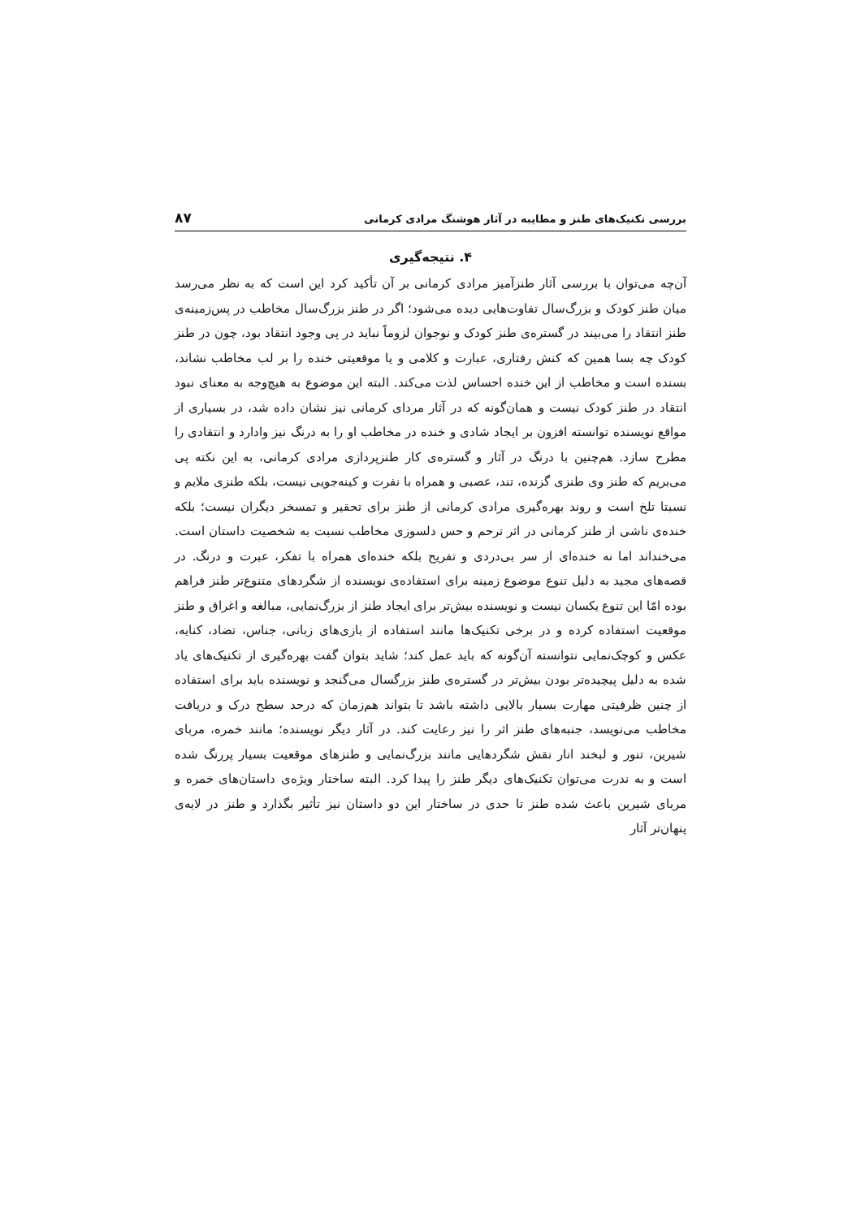بررسی تکنیک‌های طنز و مطایبه در آثار هوشنگ مرادی کرمانی ۸۷
۴. نتیجه‌گیری
آن‌چه می‌توان با بررسی آثار طنزآمیز مرادی کرمانی بر آن تأکید کرد این است که به نظر می‌رسد میان طنز کودک و بزرگ‌سال تفاوت‌هایی دیده می‌شود؛ اگر در طنز بزرگ‌سال مخاطب در پس‌زمینه‌ی طنز انتقاد را می‌بیند در گستره‌ی طنز کودک و نوجوان لزوماً نباید در پی وجود انتقاد بود، چون در طنز کودک چه بسا همین که کنش رفتاری، عبارت و کلامی و یا موقعیتی خنده را بر لب مخاطب نشاند، بسنده است و مخاطب از این خنده احساس لذت می‌کند. البته این موضوع به هیچ‌وجه به معنای نبود انتقاد در طنز کودک نیست و همان‌گونه که در آثار مردای کرمانی نیز نشان داده شد، در بسیاری از مواقع نویسنده توانسته افزون بر ایجاد شادی و خنده در مخاطب او را به درنگ نیز وادارد و انتقادی را مطرح سازد. هم‌چنین با درنگ در آثار و گستره‌ی کار طنزپردازی مرادی کرمانی، به این نکته پی می‌بریم که طنز وی طنزی گزنده، تند، عصبی و همراه با نفرت و کینه‌جویی نیست، بلکه طنزی ملایم و نسبتا تلخ است و روند بهره‌گیری مرادی کرمانی از طنز برای تحقیر و تمسخر دیگران نیست؛ بلکه خنده‌ی ناشی از طنز کرمانی در اثر ترحم و حس دلسوزی مخاطب نسبت به شخصیت داستان است. می‌خنداند اما نه خنده‌ای از سر بی‌دردی و تفریح بلکه خنده‌ای همراه با تفکر، عبرت و درنگ. در قصه‌های مجید به دلیل تنوع موضوع زمینه برای استفاده‌ی نویسنده از شگردهای متنوع‌تر طنز فراهم بوده امّا این تنوع یکسان نیست و نویسنده بیش‌تر برای ایجاد طنز از بزرگ‌نمایی، مبالغه و اغراق و طنز موقعیت استفاده کرده و در برخی تکنیک‌ها مانند استفاده از بازی‌های زبانی، جناس، تضاد، کنایه، عکس و کوچک‌نمایی نتوانسته آن‌گونه که باید عمل کند؛ شاید بتوان گفت بهره‌گیری از تکنیک‌های یاد شده به دلیل پیچیده‌تر بودن بیش‌تر در گستره‌ی طنز بزرگسال می‌گنجد و نویسنده باید برای استفاده از چنین ظرفیتی مهارت بسیار بالایی داشته باشد تا بتواند هم‌زمان که درحد سطح درک و دریافت مخاطب می‌نویسد، جنبه‌های طنز اثر را نیز رعایت کند. در آثار دیگر نویسنده؛ مانند خمره، مربای شیرین، تنور و لبخند انار نقش شگردهایی مانند بزرگ‌نمایی و طنزهای موقعیت بسیار پررنگ شده است و به ندرت می‌توان تکنیک‌های دیگر طنز را پیدا کرد. البته ساختار ویژه‌ی داستان‌های خمره و مربای شیرین باعث شده طنز تا حدی در ساختار این دو داستان نیز تأثیر بگذارد و طنز در لایه‌ی پنهان‌تر آثار